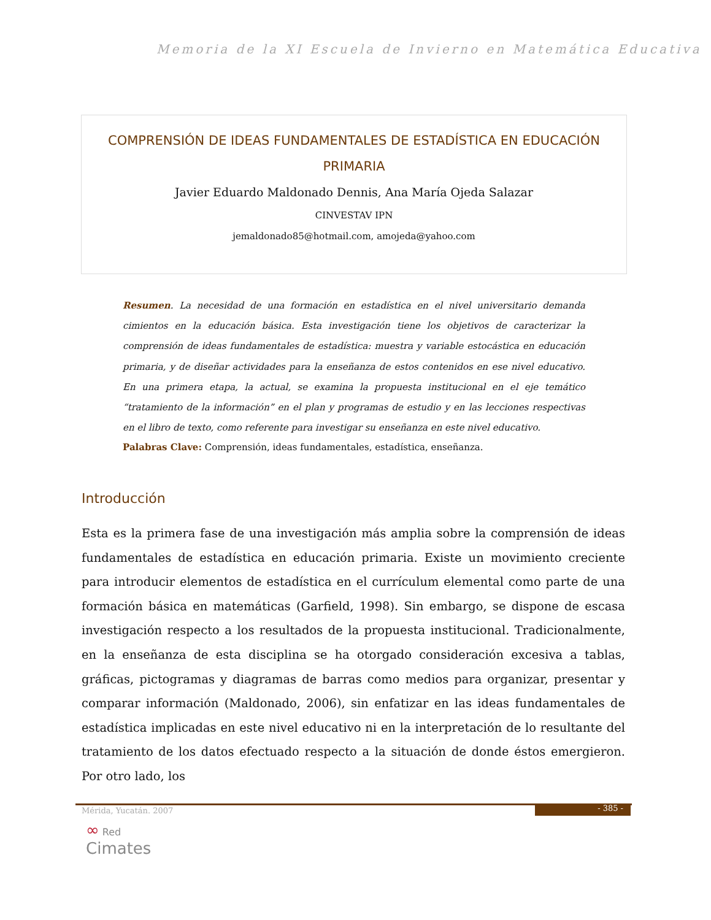Memoria de la XI Escuela de Invierno en Matemática Educativa
COMPRENSIÓN DE IDEAS FUNDAMENTALES DE ESTADÍSTICA EN EDUCACIÓN PRIMARIA
Javier Eduardo Maldonado Dennis, Ana María Ojeda Salazar
CINVESTAV IPN
jemaldonado85@hotmail.com, amojeda@yahoo.com
Resumen. La necesidad de una formación en estadística en el nivel universitario demanda cimientos en la educación básica. Esta investigación tiene los objetivos de caracterizar la comprensión de ideas fundamentales de estadística: muestra y variable estocástica en educación primaria, y de diseñar actividades para la enseñanza de estos contenidos en ese nivel educativo. En una primera etapa, la actual, se examina la propuesta institucional en el eje temático “tratamiento de la información” en el plan y programas de estudio y en las lecciones respectivas en el libro de texto, como referente para investigar su enseñanza en este nivel educativo.
Palabras Clave: Comprensión, ideas fundamentales, estadística, enseñanza.
Introducción
Esta es la primera fase de una investigación más amplia sobre la comprensión de ideas fundamentales de estadística en educación primaria. Existe un movimiento creciente para introducir elementos de estadística en el currículum elemental como parte de una formación básica en matemáticas (Garfield, 1998). Sin embargo, se dispone de escasa investigación respecto a los resultados de la propuesta institucional. Tradicionalmente, en la enseñanza de esta disciplina se ha otorgado consideración excesiva a tablas, gráficas, pictogramas y diagramas de barras como medios para organizar, presentar y comparar información (Maldonado, 2006), sin enfatizar en las ideas fundamentales de estadística implicadas en este nivel educativo ni en la interpretación de lo resultante del tratamiento de los datos efectuado respecto a la situación de donde éstos emergieron. Por otro lado, los
Mérida, Yucatán. 2007 - 385 -
∞ Red
Cimates